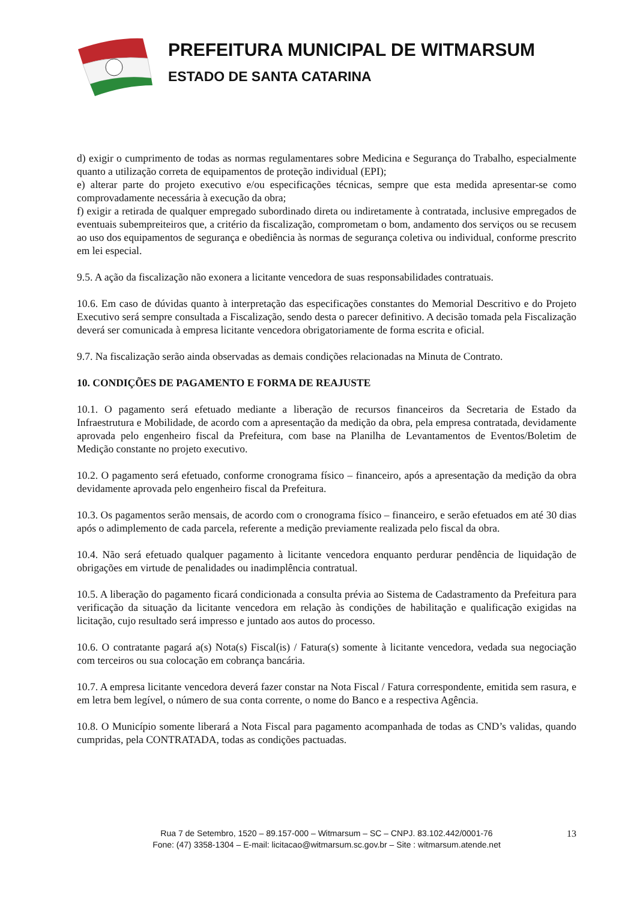PREFEITURA MUNICIPAL DE WITMARSUM
ESTADO DE SANTA CATARINA
d) exigir o cumprimento de todas as normas regulamentares sobre Medicina e Segurança do Trabalho, especialmente quanto a utilização correta de equipamentos de proteção individual (EPI);
e) alterar parte do projeto executivo e/ou especificações técnicas, sempre que esta medida apresentar-se como comprovadamente necessária à execução da obra;
f) exigir a retirada de qualquer empregado subordinado direta ou indiretamente à contratada, inclusive empregados de eventuais subempreiteiros que, a critério da fiscalização, comprometam o bom, andamento dos serviços ou se recusem ao uso dos equipamentos de segurança e obediência às normas de segurança coletiva ou individual, conforme prescrito em lei especial.
9.5. A ação da fiscalização não exonera a licitante vencedora de suas responsabilidades contratuais.
10.6. Em caso de dúvidas quanto à interpretação das especificações constantes do Memorial Descritivo e do Projeto Executivo será sempre consultada a Fiscalização, sendo desta o parecer definitivo. A decisão tomada pela Fiscalização deverá ser comunicada à empresa licitante vencedora obrigatoriamente de forma escrita e oficial.
9.7. Na fiscalização serão ainda observadas as demais condições relacionadas na Minuta de Contrato.
10. CONDIÇÕES DE PAGAMENTO E FORMA DE REAJUSTE
10.1. O pagamento será efetuado mediante a liberação de recursos financeiros da Secretaria de Estado da Infraestrutura e Mobilidade, de acordo com a apresentação da medição da obra, pela empresa contratada, devidamente aprovada pelo engenheiro fiscal da Prefeitura, com base na Planilha de Levantamentos de Eventos/Boletim de Medição constante no projeto executivo.
10.2. O pagamento será efetuado, conforme cronograma físico – financeiro, após a apresentação da medição da obra devidamente aprovada pelo engenheiro fiscal da Prefeitura.
10.3. Os pagamentos serão mensais, de acordo com o cronograma físico – financeiro, e serão efetuados em até 30 dias após o adimplemento de cada parcela, referente a medição previamente realizada pelo fiscal da obra.
10.4. Não será efetuado qualquer pagamento à licitante vencedora enquanto perdurar pendência de liquidação de obrigações em virtude de penalidades ou inadimplência contratual.
10.5. A liberação do pagamento ficará condicionada a consulta prévia ao Sistema de Cadastramento da Prefeitura para verificação da situação da licitante vencedora em relação às condições de habilitação e qualificação exigidas na licitação, cujo resultado será impresso e juntado aos autos do processo.
10.6. O contratante pagará a(s) Nota(s) Fiscal(is) / Fatura(s) somente à licitante vencedora, vedada sua negociação com terceiros ou sua colocação em cobrança bancária.
10.7. A empresa licitante vencedora deverá fazer constar na Nota Fiscal / Fatura correspondente, emitida sem rasura, e em letra bem legível, o número de sua conta corrente, o nome do Banco e a respectiva Agência.
10.8. O Município somente liberará a Nota Fiscal para pagamento acompanhada de todas as CND’s validas, quando cumpridas, pela CONTRATADA, todas as condições pactuadas.
Rua 7 de Setembro, 1520 – 89.157-000 – Witmarsum – SC – CNPJ. 83.102.442/0001-76
Fone: (47) 3358-1304 – E-mail: licitacao@witmarsum.sc.gov.br – Site : witmarsum.atende.net
13